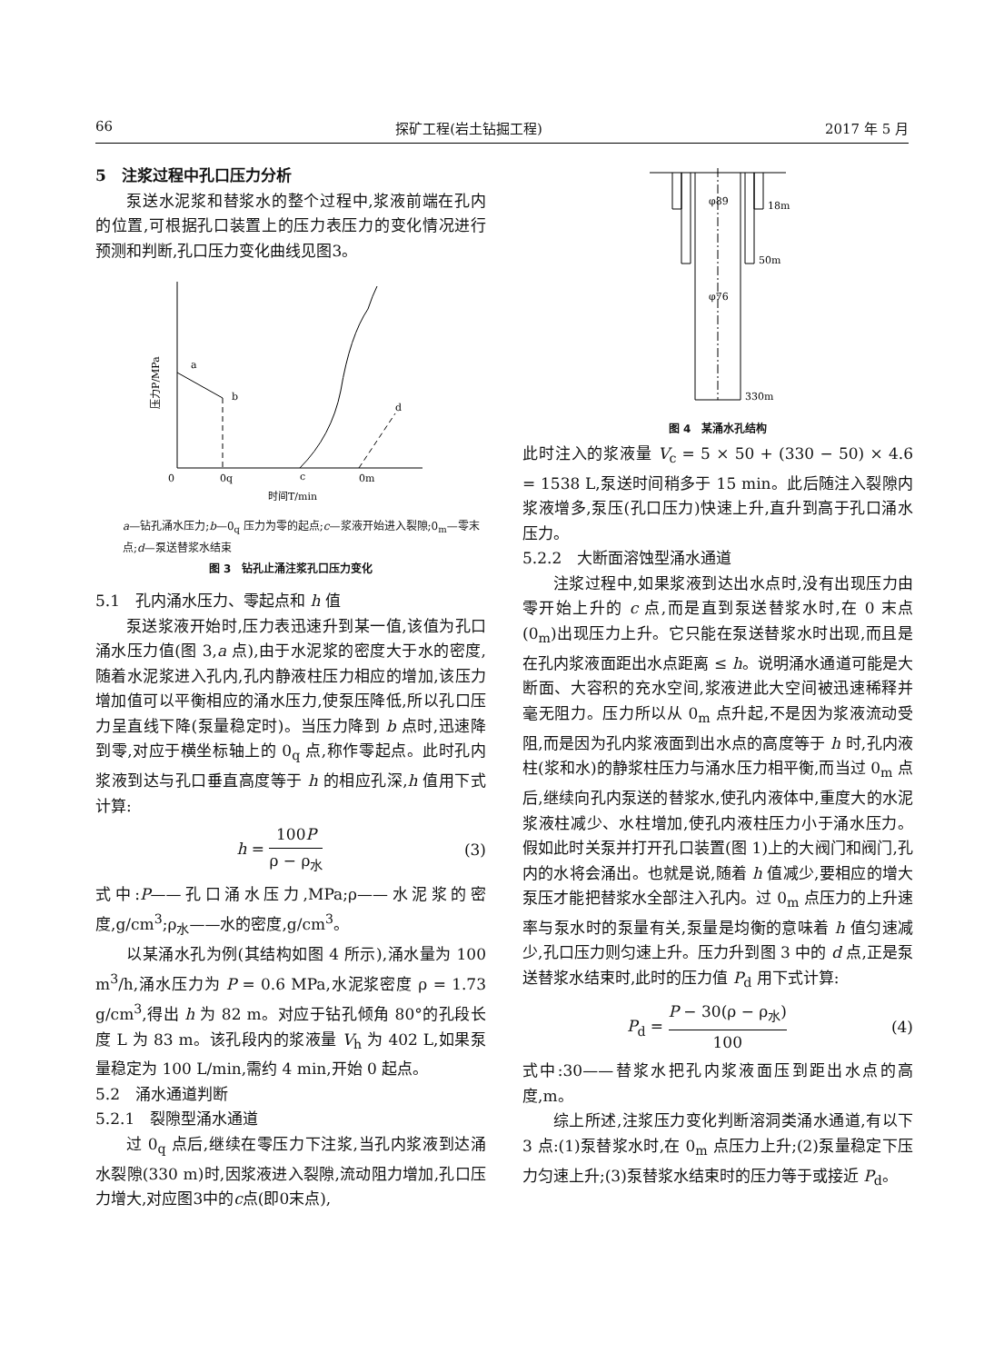66 探矿工程(岩土钻掘工程) 2017 年 5 月
5　注浆过程中孔口压力分析
泵送水泥浆和替浆水的整个过程中,浆液前端在孔内的位置,可根据孔口装置上的压力表压力的变化情况进行预测和判断,孔口压力变化曲线见图3。
a
b
c
d
0
0q
0m
时间T/min
压力P/MPa
a—钻孔涌水压力;b—0<sub>q</sub> 压力为零的起点;c—浆液开始进入裂隙;0<sub>m</sub>—零末点;d—泵送替浆水结束
图 3　钻孔止涌注浆孔口压力变化
5.1　孔内涌水压力、零起点和 h 值
泵送浆液开始时,压力表迅速升到某一值,该值为孔口涌水压力值(图 3,a 点),由于水泥浆的密度大于水的密度,随着水泥浆进入孔内,孔内静液柱压力相应的增加,该压力增加值可以平衡相应的涌水压力,使泵压降低,所以孔口压力呈直线下降(泵量稳定时)。当压力降到 b 点时,迅速降到零,对应于横坐标轴上的 0<sub>q</sub> 点,称作零起点。此时孔内浆液到达与孔口垂直高度等于 h 的相应孔深,h 值用下式计算:
h = 100P ρ − ρ<sub>水</sub> (3)
式中:P——孔口涌水压力,MPa;ρ——水泥浆的密度,g/cm<sup>3</sup>;ρ<sub>水</sub>——水的密度,g/cm<sup>3</sup>。
以某涌水孔为例(其结构如图 4 所示),涌水量为 100 m<sup>3</sup>/h,涌水压力为 P = 0.6 MPa,水泥浆密度 ρ = 1.73 g/cm<sup>3</sup>,得出 h 为 82 m。对应于钻孔倾角 80°的孔段长度 L 为 83 m。该孔段内的浆液量 V<sub>h</sub> 为 402 L,如果泵量稳定为 100 L/min,需约 4 min,开始 0 起点。
5.2　涌水通道判断
5.2.1　裂隙型涌水通道
过 0<sub>q</sub> 点后,继续在零压力下注浆,当孔内浆液到达涌水裂隙(330 m)时,因浆液进入裂隙,流动阻力增加,孔口压力增大,对应图3中的c点(即0末点),
φ89
18m
50m
φ76
330m
图 4　某涌水孔结构
此时注入的浆液量 V<sub>c</sub> = 5 × 50 + (330 − 50) × 4.6 = 1538 L,泵送时间稍多于 15 min。此后随注入裂隙内浆液增多,泵压(孔口压力)快速上升,直升到高于孔口涌水压力。
5.2.2　大断面溶蚀型涌水通道
注浆过程中,如果浆液到达出水点时,没有出现压力由零开始上升的 c 点,而是直到泵送替浆水时,在 0 末点(0<sub>m</sub>)出现压力上升。它只能在泵送替浆水时出现,而且是在孔内浆液面距出水点距离 ≤ h。说明涌水通道可能是大断面、大容积的充水空间,浆液进此大空间被迅速稀释并毫无阻力。压力所以从 0<sub>m</sub> 点升起,不是因为浆液流动受阻,而是因为孔内浆液面到出水点的高度等于 h 时,孔内液柱(浆和水)的静浆柱压力与涌水压力相平衡,而当过 0<sub>m</sub> 点后,继续向孔内泵送的替浆水,使孔内液体中,重度大的水泥浆液柱减少、水柱增加,使孔内液柱压力小于涌水压力。假如此时关泵并打开孔口装置(图 1)上的大阀门和阀门,孔内的水将会涌出。也就是说,随着 h 值减少,要相应的增大泵压才能把替浆水全部注入孔内。过 0<sub>m</sub> 点压力的上升速率与泵水时的泵量有关,泵量是均衡的意味着 h 值匀速减少,孔口压力则匀速上升。压力升到图 3 中的 d 点,正是泵送替浆水结束时,此时的压力值 P<sub>d</sub> 用下式计算:
P<sub>d</sub> = P − 30(ρ − ρ<sub>水</sub>) 100 (4)
式中:30——替浆水把孔内浆液面压到距出水点的高度,m。
综上所述,注浆压力变化判断溶洞类涌水通道,有以下 3 点:(1)泵替浆水时,在 0<sub>m</sub> 点压力上升;(2)泵量稳定下压力匀速上升;(3)泵替浆水结束时的压力等于或接近 P<sub>d</sub>。